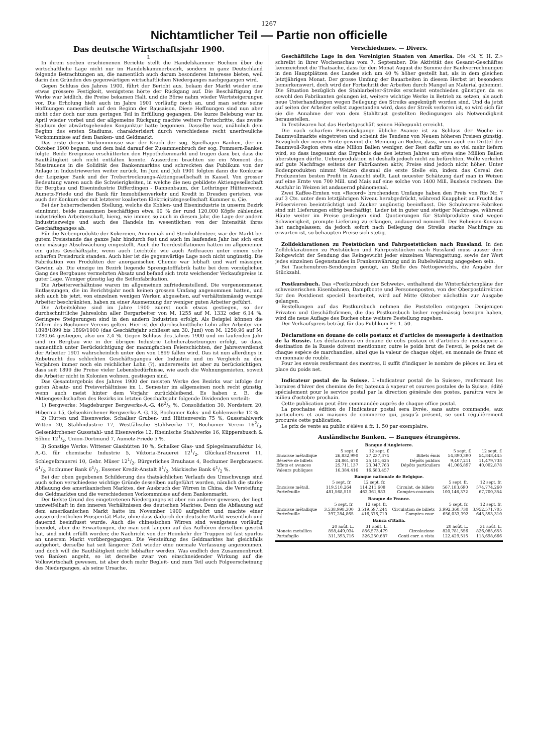1267
Nichtamtlicher Teil — Partie non officielle
Das deutsche Wirtschaftsjahr 1900.
I.
In ihrem soeben erschienenen Berichte stellt die Handelskammer Bochum über die wirtschaftliche Lage nicht nur im Handelskammerbezirk, sondern in ganz Deutschland folgende Betrachtungen an, die namentlich auch darum besonderes Interesse bieten, weil darin den Gründen des gegenwärtigen wirtschaftlichen Niederganges nachgegangen wird.
Gegen Schluss des Jahres 1900, führt der Bericht aus, bekam der Markt wieder eine etwas grössere Festigkeit, wenigstens hörte der Rückgang auf. Die Beschäftigung der Werke war leidlich, die Preise bekamen Halt, und die Börse nahm wieder Wertsteigerungen vor. Die Erholung hielt auch im Jahre 1901 vorläufig noch an, und man setzte seine Hoffnungen namentlich auf den Beginn der Bausaison. Diese Hoffnungen sind nun aber nicht oder doch nur zum geringen Teil in Erfüllung gegangen. Die kurze Belebung war im April wieder vorbei und der allgemeine Rückgang machte weitere Fortschritte, das zweite Stadium der abwärtsgehenden Konjunktur hatte begonnen. Dasselbe war, unähnlich dem Beginn des ersten Stadiums, charakterisiert durch verschiedene recht unerfreuliche Vorkommnisse auf dem Banken- und Geldmarkt.
Das erste dieser Vorkommnisse war der Krach der sog. Spielhagen Banken, der im Oktober 1900 begann, und dem bald darauf der Zusammenbruch der sog. Pommern-Banken folgte. Beide Ereignisse erschütterten den Hypothekenmarkt und trugen dazu bei, dass die Bauthätigkeit sich nicht entfalten konnte. Ausserdem brachten sie ein Moment des Misstrauens in die Solidität des Bankenmarktes und schreckten das Publikum von der Anlage in Industriewerten weiter zurück. Im Juni und Juli 1901 folgten dann die Konkurse der Leipziger Bank und der Trebertrocknungs-Aktiengesellschaft in Kassel. Von grosser Bedeutung waren auch die Schwierigkeiten, in welche die neu gebildete Aktiengesellschaft für Bergbau und Eisenindustrie Differdingen - Dannenbaum, der Lothringer Hüttenverein Aumetz-Friede und die Bank für Immobilienverkehr und Kredit in Dresden gerieten, wie auch der Konkurs der mit letzterer koalierten Elektricitätsgesellschaft Kummer u. Cie.
Bei der beherrschenden Stellung, welche die Kohlen- und Eisenindustrie in unserm Bezirk einnimmt, beide zusammen beschäftigen etwa 90 % der rund 120,000 Köpfe zählenden industriellen Arbeiterschaft, hieng, wie immer, so auch in diesem Jahr, die Lage der andern Industriezweige und auch des Handels im wesentlichen von der Intensität ihres Geschäftsganges ab.
Für die Nebenprodukte der Kokereien, Ammoniak und Steinkohlenteer, war der Markt bei gutem Preisstande das ganze Jahr hindurch fest und auch im laufenden Jahr hat sich erst eine mässige Abschwächung eingestellt. Auch die Teerdestillationen hatten im allgemeinen ein gutes Geschäftsjahr, wenn auch Leichtöle wie auch Anthracen unter einem sehr scharfen Preisdruck standen. Auch hier ist die gegenwärtige Lage noch nicht ungünstig. Die Fabrikation von Produkten der anorganischen Chemie war lebhaft und warf mässigen Gewinn ab. Die einzige im Bezirk liegende Sprengstofffabrik hatte bei dem vorzüglichen Gang des Bergbaues vermehrten Absatz und befand sich trotz weichender Verkaufspreise in guter Lage. Weniger günstig lag die Seifenfabrikation.
Die Arbeiterverhältnisse waren im allgemeinen zufriedenstellend. Die vorgenommenen Entlassungen, die im Berichtsjahr noch keinen grossen Umfang angenommen hatten, und sich auch bis jetzt, von einzelnen wenigen Werken abgesehen, auf verhältnismässig wenige Arbeiter beschränkten, haben zu einer Ausmerzung der weniger guten Arbeiter geführt.
Die Arbeitslöhne sind im Jahre 1900 zuerst noch etwas gestiegen, so der durchschnittliche Jahreslohn aller Bergarbeiter von M. 1255 auf M. 1332 oder 6,14 %. Geringere Steigerungen sind in den andern Industrien erfolgt. Als Beispiel können die Ziffern des Bochumer Vereins gelten. Hier ist der durchschnittliche Lohn aller Arbeiter von 1898/1899 bis 1899/1900 (das Geschäftsjahr schliesst am 30. Juni) von M. 1250,96 auf M. 1280,64 gestiegen, also um 2,4 %. Gegen Schluss des Jahres 1900 und im laufenden Jahr sind im Bergbau wie in der übrigen Industrie Lohnherabsetzungen erfolgt, so dass, namentlich unter Berücksichtigung der mannigfachen Feierschichten, der Jahresverdienst der Arbeiter 1901 wahrscheinlich unter den von 1899 fallen wird. Das ist nun allerdings in Anbetracht des schlechten Geschäftsganges der Industrie und im Vergleich zu den Vorjahren immer noch ein reichlicher Lohn (?), andererseits ist aber zu berücksichtigen, dass seit 1899 die Preise vieler Lebensbedürfnisse, wie auch die Wohnungsmieten, soweit die Arbeiter nicht in Kolonien wohnen, gestiegen sind.
Das Gesamtergebnis des Jahres 1900 der meisten Werke des Bezirks war infolge der guten Absatz- und Preisverhältnisse im 1. Semester im allgemeinen noch recht günstig, wenn auch meist hinter dem Vorjahr zurückbleibend. Es haben z. B. die Aktiengesellschaften des Bezirks im letzten Geschäftsjahr folgende Dividenden verteilt:
1) Bergwerke: Magdeburger Bergwerks-A.-G. 462/3 %, Consolidation 30, Nordstern 20, Hibernia 15, Gelsenkirchener Bergwerks-A.-G. 13, Bochumer Koks- und Kohlenwerke 12 %.
2) Hütten und Eisenwerke: Schalker Gruben- und Hüttenverein 75 %, Gussstahlwerk Witten 20, Stahlindustrie 17, Westfälische Stahlwerke 17, Bochumer Verein 162/3, Gelsenkirchener Gussstahl- und Eisenwerke 12, Rheinische Stahlwerke 16, Küppersbusch & Söhne 121/2, Union-Dortmund 7, Aumetz-Friede 5 %.
3) Sonstige Werke: Wittener Glashütten 10 %, Schalker Glas- und Spiegelmanufaktur 14, A.-G. für chemische Industrie 5, Viktoria-Brauerei 121/2, Glückauf-Brauerei 11, Schlegelbrauerei 10, Gebr. Müser 121/2, Bürgerliches Brauhaus 4, Bochumer Bergbrauerei 61/2, Bochumer Bank 61/2, Essener Kredit-Anstalt 81/2, Märkische Bank 61/2 %.
Bei der oben gegebenen Schilderung des thatsächlichen Verlaufs des Umschwungs sind auch schon verschiedene wichtige Gründe desselben aufgeführt worden, nämlich die starke Abflauung des amerikanischen Marktes, der Ausbruch der Wirren in China, die Versteifung des Geldmarktes und die verschiedenen Vorkommnisse auf dem Bankenmarkt.
Der tiefste Grund des eingetretenen Niederganges ist aber ein anderer gewesen, der liegt unzweifelhaft in den inneren Verhältnissen des deutschen Marktes. Denn die Abflauung auf dem amerikanischen Markt hatte im November 1900 aufgehört und machte einer ausserordentlichen Prosperität Platz, ohne dass dadurch der deutsche Markt wesentlich und dauernd beeinflusst wurde. Auch die chinesischen Wirren sind wenigstens vorläufig beendet, aber die Erwartungen, die man seit langem auf das Aufhören derselben gesetzt hat, sind nicht erfüllt worden; die Nachricht von der Heimkehr der Truppen ist fast spurlos an unserem Markt vorübergegangen. Die Versteifung des Geldmarktes hat gleichfalls aufgehört, derselbe hat seit längerer Zeit wieder eine normale Verfassung angenommen, und doch will die Bauthätigkeit nicht lebhafter werden. Was endlich den Zusammenbruch von Banken angeht, so ist derselbe zwar von einschneidender Wirkung auf die Volkswirtschaft gewesen, ist aber doch mehr Begleit- und zum Teil auch Folgeerscheinung des Niederganges, als seine Ursache.
Verschiedenes. — Divers.
Geschäftliche Lage in den Vereinigten Staaten von Amerika. Die «N. Y. H. Z.» schreibt in ihrer Wochenschau vom 7. September: Die Aktivität des Gesamt-Geschäftes kennzeichnet die Thatsache, dass für den Monat August die Summe der Bankverrechnungen in den Hauptplätzen des Landes sich um 40 % höher gestellt hat, als in dem gleichen letztjährigen Monat. Der grosse Umfang der Bauarbeiten in diesem Herbst ist besonders bemerkenswert, doch wird der Fortschritt der Arbeiten durch Mangel an Material gehemmt. Die Situation bezüglich des Stahlarbeiter-Streiks erscheint entschieden günstiger, da es sowohl den Fabrikanten gelungen ist, weitere wichtige Werke in Betrieb zu setzen, als auch neue Unterhandlungen wegen Beilegung des Streiks angeknüpft worden sind. Und da jetzt auf seiten der Arbeiter selbst zugestanden wird, dass der Streik verloren ist, so wird sich für sie die Annahme der von dem Stahltrust gestellten Bedingungen als Notwendigkeit herausstellen.
In Textilwaren hat das Herbstgeschäft seinen Höhepunkt erreicht.
Die nach scharfem Preisrückgange übliche Avance ist zu Schluss der Woche im Baumwollmarkte eingetreten und scheint die Tendenz von Neuem höheren Preisen günstig. Bezüglich der neuen Ernte gewinnt die Meinung an Boden, dass, wenn auch ein Drittel der Baumwoll-Region etwa eine Milion Ballen weniger, der Rest dafür um so viel mehr liefern wird, so dass insgesamt das Ergebnis das des letzten Jahres um etwa eine Million Ballen übersteigen dürfte. Ueberproduktion ist deshalb jedoch nicht zu befürchten. Wolle verkehrt auf gute Nachfrage seitens der Fabrikanten aktiv, Preise sind jedoch nicht höher. Unter Bodenprodukten nimmt Weizen diesmal die erste Stelle ein, indem das Cereal den Produzenten besten Profit in Aussicht stellt. Laut neuester Schätzung darf man in Weizen auf eine Ernte von 700 Mill. und Mais auf eine solche von 1400 Mill. Bushels rechnen. Die Ausfuhr in Weizen ist andauernd phänomenal.
Zwei Kaffee-Ernten von «Record» brechendem Umfange haben den Preis von Rio Nr. 7 auf 3 Cts. unter dem letztjährigen Niveau herabgedrückt, während Knappheit an Frucht das Präservieren beeinträchtigt und Zucker ungünstig beeinflusst. Die Schuhwaren-Fabriken sind mit Lieferungen eifrig beschäftigt, Leder ist in guter und stetiger Nachfrage, während Häute weiter im Preise gestiegen sind. Quotierungen für Stahlprodukte sind wegen Schwierigkeit, prompte Lieferung zu erlangen, andauernd nominell. Der Roheisen-Konsum hat nachgelassen; da jedoch sofort nach Beilegung des Streiks starke Nachfrage zu erwarten ist, so behaupten Preise sich stetig.
Zolldeklarationen zu Poststücken und Fahrpoststücken nach Russland. In den Zolldeklarationen zu Poststücken und Fahrpoststücken nach Russland muss ausser dem Rohgewicht der Sendung das Reingewicht jeder einzelnen Warengattung, sowie der Wert jedes einzelnen Gegenstandes in Frankenwährung und in Rubelwährung angegeben sein.
Bei Taschenuhren-Sendungen genügt, an Stelle des Nettogewichts, die Angabe der Stückzahl.
Postkursbuch. Das «Postkursbuch der Schweiz», enthaltend die Winterfahrtenpläne der schweizerischen Eisenbahnen, Dampfboote und Personenposten, von der Oberpostdirektion für den Postdienst speciell bearbeitet, wird auf Mitte Oktober nächsthin zur Ausgabe gelangen.
Bestellungen auf das Postkursbuch nehmen die Poststellen entgegen. Denjenigen Privaten und Geschäftsfirmen, die das Postkursbuch bisher regelmässig bezogen haben, wird die neue Auflage des Buches ohne weitere Bestellung zugehen.
Der Verkaufspreis beträgt für das Publikum Fr. 1. 50.
* *
Déclarations en douane de colis postaux et d'articles de messagerie à destination de la Russie. Les déclarations en douane de colis postaux et d'articles de messagerie à destination de la Russie doivent mentionner, outre le poids brut de l'envoi, le poids net de chaque espèce de marchandise, ainsi que la valeur de chaque objet, en monnaie de franc et en monnaie de rouble.
Pour les envois renfermant des montres, il suffit d'indiquer le nombre de pièces en lieu et place du poids net.
Indicateur postal de la Suisse. L'«Indicateur postal de la Suisse», renfermant les horaires d'hiver des chemins de fer, bateaux à vapeur et courses postales de la Suisse, édité spécialement pour le service postal par la direction générale des postes, paraîtra vers le milieu d'octobre prochain.
Cette publication peut être commandée auprès de chaque office postal.
La prochaine édition de l'Indicateur postal sera livrée, sans autre commande, aux particuliers et aux maisons de commerce qui, jusqu'à présent, se sont régulièrement procurés cette publication.
Le prix de vente au public s'élève à fr. 1. 50 par exemplaire.
Ausländische Banken. — Banques étrangères.
Banque d'Angleterre.
| | 5 sept. £ | 12 sept. £ | | 5 sept. £ | 12 sept. £ |
| --- | --- | --- | --- | --- | --- |
| Encaisse métallique | 26,832,990 | 27,237,374 | Billets émis | 54,890,390 | 54,848,445 |
| Réserve de billets | 24,861,670 | 25,181,625 | Dépôts publics | 9,407,211 | 11,479,738 |
| Effets et avances | 25,711,137 | 23,047,763 | Dépôts particuliers | 41,066,897 | 40,002,878 |
| Valeurs publiques | 16,384,416 | 16,683,457 | | | |
Banque nationale de Belgique.
| | 5 sept. fr. | 12 sept. fr. | | 5 sept. fr. | 12 sept. fr. |
| --- | --- | --- | --- | --- | --- |
| Encaisse métall. | 119,510,264 | 114,211,608 | Circulat. de billets | 567,183,690 | 574,774,260 |
| Portefeuille | 481,568,515 | 462,361,883 | Comptes-courants | 100,146,372 | 67,700,354 |
Banque de France.
| | 5 sept. fr. | 12 sept. fr. | | 5 sept. fr. | 12 sept. fr. |
| --- | --- | --- | --- | --- | --- |
| Encaisse métallique | 3,538,998,300 | 3,519,597,244 | Circulation de billets | 3,992,360,730 | 3,952,571,705 |
| Portefeuille | 397,284,865 | 416,376,710 | Comptes cour. | 656,033,392 | 645,553,310 |
Banca d'Italia.
| | 20 août. L. | 31 août. L. | | 20 août. L. | 31 août. L. |
| --- | --- | --- | --- | --- | --- |
| Moneta metallica | 858,449,034 | 856,573,479 | Circolazione | 820,781,556 | 826,085,655 |
| Portafoglio | 311,393,716 | 326,250,687 | Conti corr. a vista | 122,429,515 | 113,698,666 |